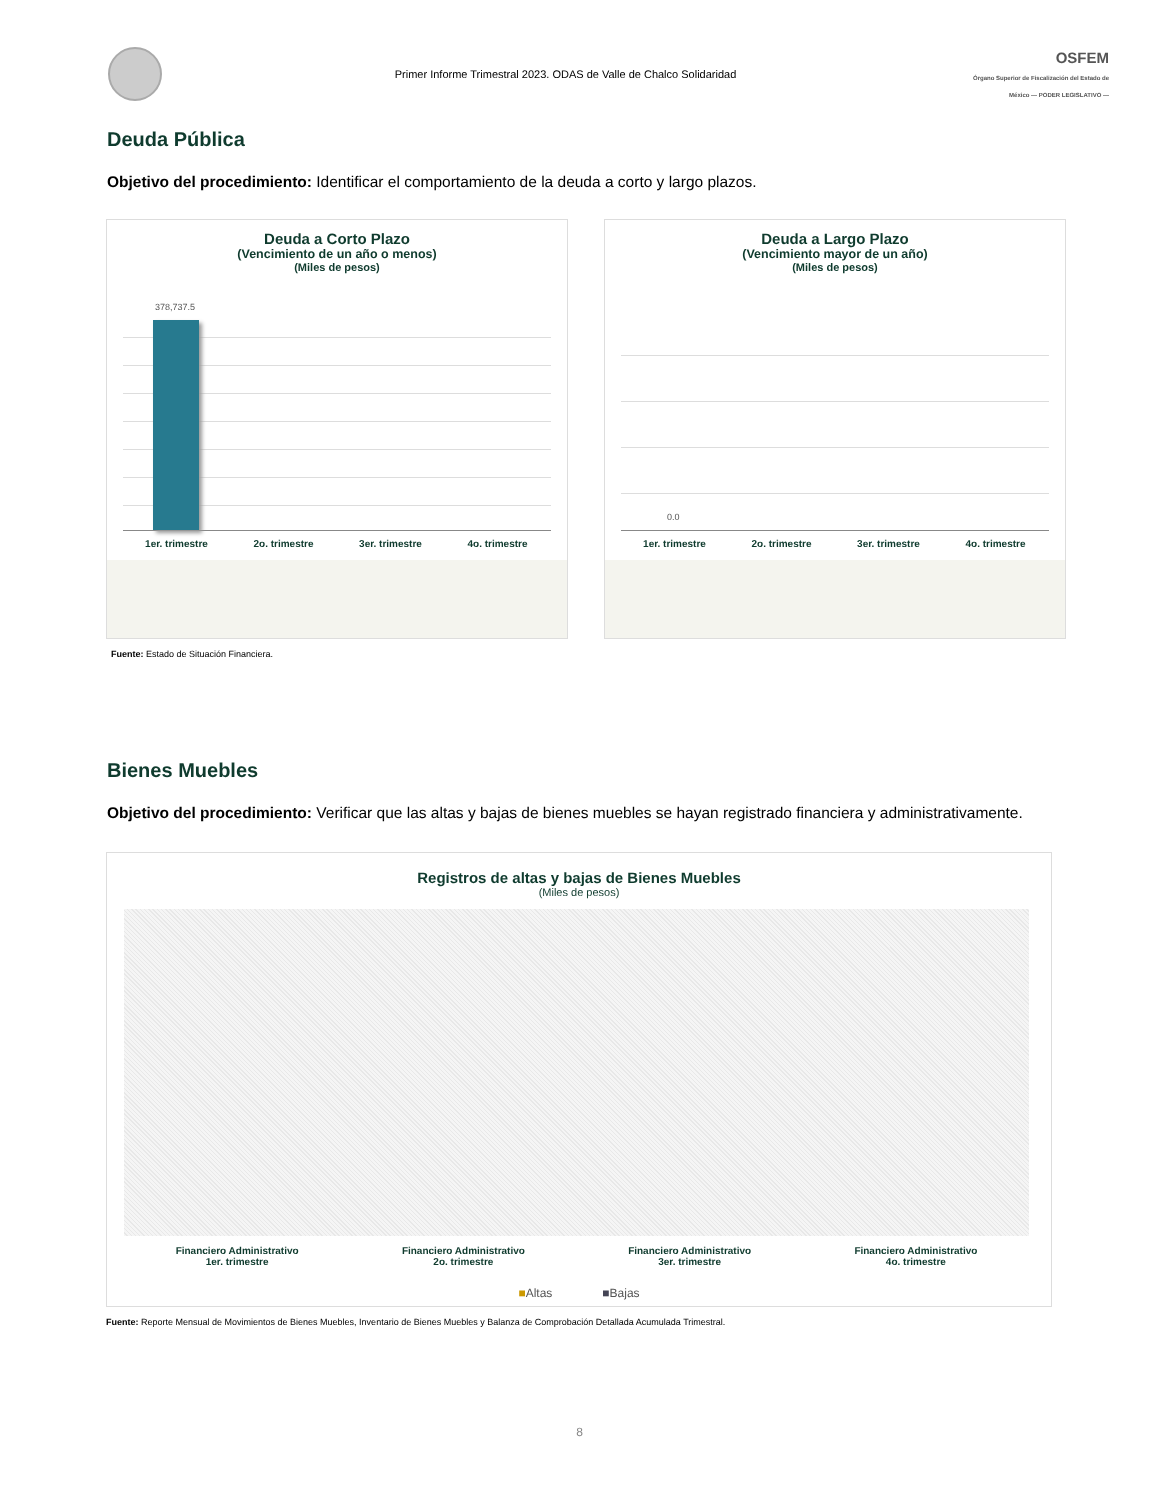Primer Informe Trimestral 2023. ODAS de Valle de Chalco Solidaridad
OSFEM
Órgano Superior de Fiscalización del Estado de México — PODER LEGISLATIVO —
Deuda Pública
Objetivo del procedimiento: Identificar el comportamiento de la deuda a corto y largo plazos.
Deuda a Corto Plazo
(Vencimiento de un año o menos)
(Miles de pesos)
378,737.5
1er. trimestre 2o. trimestre 3er. trimestre 4o. trimestre
Deuda a Largo Plazo
(Vencimiento mayor de un año)
(Miles de pesos)
0.0
1er. trimestre 2o. trimestre 3er. trimestre 4o. trimestre
Fuente: Estado de Situación Financiera.
Bienes Muebles
Objetivo del procedimiento: Verificar que las altas y bajas de bienes muebles se hayan registrado financiera y administrativamente.
Registros de altas y bajas de Bienes Muebles
(Miles de pesos)
Financiero Administrativo
1er. trimestre
Financiero Administrativo
2o. trimestre
Financiero Administrativo
3er. trimestre
Financiero Administrativo
4o. trimestre
■Altas ■Bajas
Fuente: Reporte Mensual de Movimientos de Bienes Muebles, Inventario de Bienes Muebles y Balanza de Comprobación Detallada Acumulada Trimestral.
8